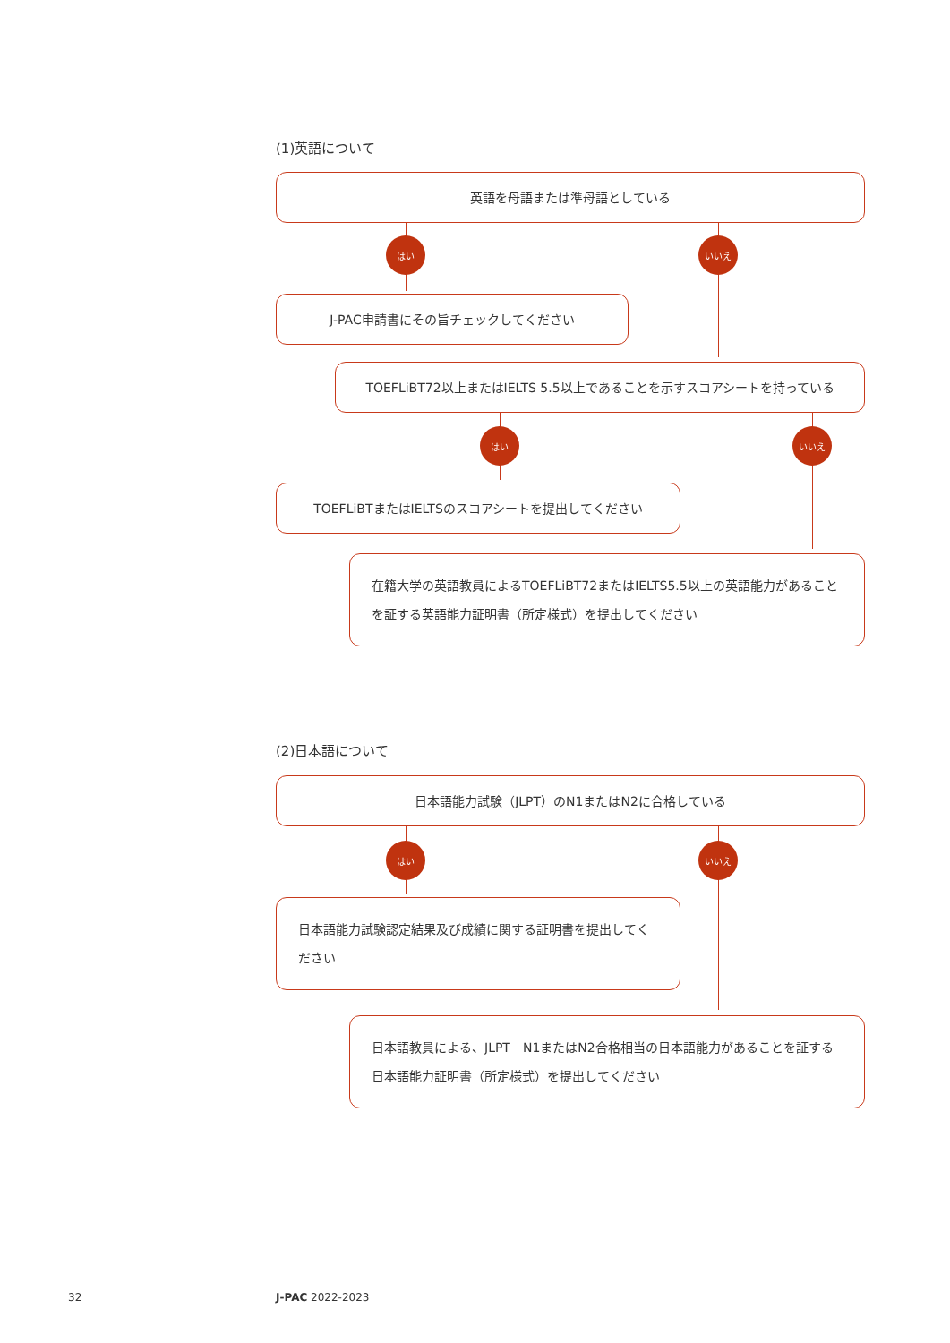(1)英語について
英語を母語または準母語としている
はい いいえ
J-PAC申請書にその旨チェックしてください
TOEFLiBT72以上またはIELTS 5.5以上であることを示すスコアシートを持っている
はい いいえ
TOEFLiBTまたはIELTSのスコアシートを提出してください
在籍大学の英語教員によるTOEFLiBT72またはIELTS5.5以上の英語能力があることを証する英語能力証明書（所定様式）を提出してください
(2)日本語について
日本語能力試験（JLPT）のN1またはN2に合格している
はい いいえ
日本語能力試験認定結果及び成績に関する証明書を提出してください
日本語教員による、JLPT　N1またはN2合格相当の日本語能力があることを証する日本語能力証明書（所定様式）を提出してください
32 J-PAC 2022-2023